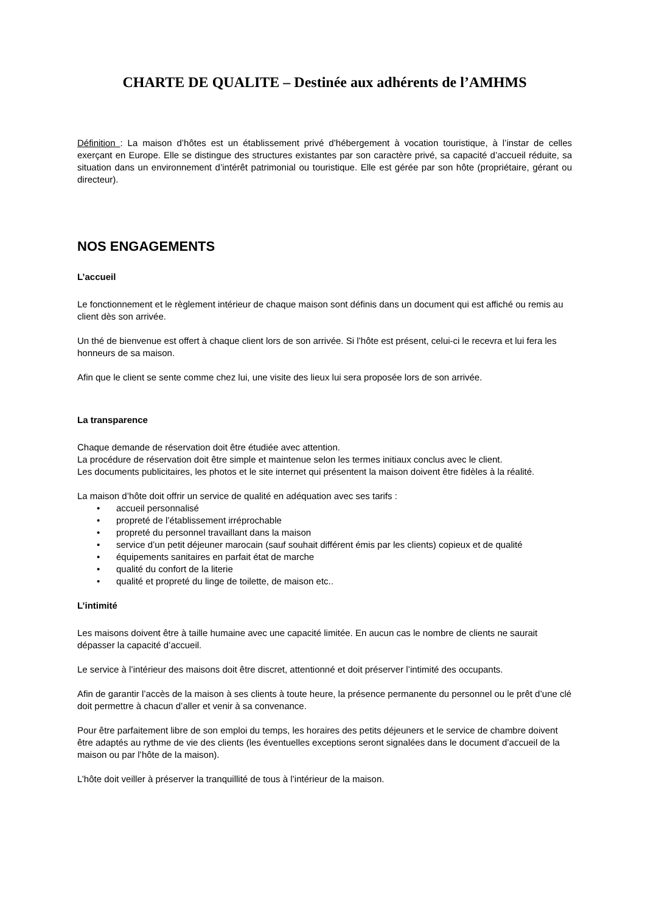CHARTE DE QUALITE – Destinée aux adhérents de l’AMHMS
Définition : La maison d’hôtes est un établissement privé d’hébergement à vocation touristique, à l’instar de celles exerçant en Europe. Elle se distingue des structures existantes par son caractère privé, sa capacité d’accueil réduite, sa situation dans un environnement d’intérêt patrimonial ou touristique. Elle est gérée par son hôte (propriétaire, gérant ou directeur).
NOS ENGAGEMENTS
L’accueil
Le fonctionnement et le règlement intérieur de chaque maison sont définis dans un document qui est affiché ou remis au client dès son arrivée.
Un thé de bienvenue est offert à chaque client lors de son arrivée. Si l’hôte est présent, celui-ci le recevra et lui fera les honneurs de sa maison.
Afin que le client se sente comme chez lui, une visite des lieux lui sera proposée lors de son arrivée.
La transparence
Chaque demande de réservation doit être étudiée avec attention.
La procédure de réservation doit être simple et maintenue selon les termes initiaux conclus avec le client.
Les documents publicitaires, les photos et le site internet qui présentent la maison doivent être fidèles à la réalité.
La maison d’hôte doit offrir un service de qualité en adéquation avec ses tarifs :
• accueil personnalisé
• propreté de l’établissement irréprochable
• propreté du personnel travaillant dans la maison
• service d’un petit déjeuner marocain (sauf souhait différent émis par les clients) copieux et de qualité
• équipements sanitaires en parfait état de marche
• qualité du confort de la literie
• qualité et propreté du linge de toilette, de maison etc..
L’intimité
Les maisons doivent être à taille humaine avec une capacité limitée. En aucun cas le nombre de clients ne saurait dépasser la capacité d’accueil.
Le service à l’intérieur des maisons doit être discret, attentionné et doit préserver l’intimité des occupants.
Afin de garantir l’accès de la maison à ses clients à toute heure, la présence permanente du personnel ou le prêt d’une clé doit permettre à chacun d’aller et venir à sa convenance.
Pour être parfaitement libre de son emploi du temps, les horaires des petits déjeuners et le service de chambre doivent être adaptés au rythme de vie des clients (les éventuelles exceptions seront signalées dans le document d’accueil de la maison ou par l’hôte de la maison).
L’hôte doit veiller à préserver la tranquillité de tous à l’intérieur de la maison.